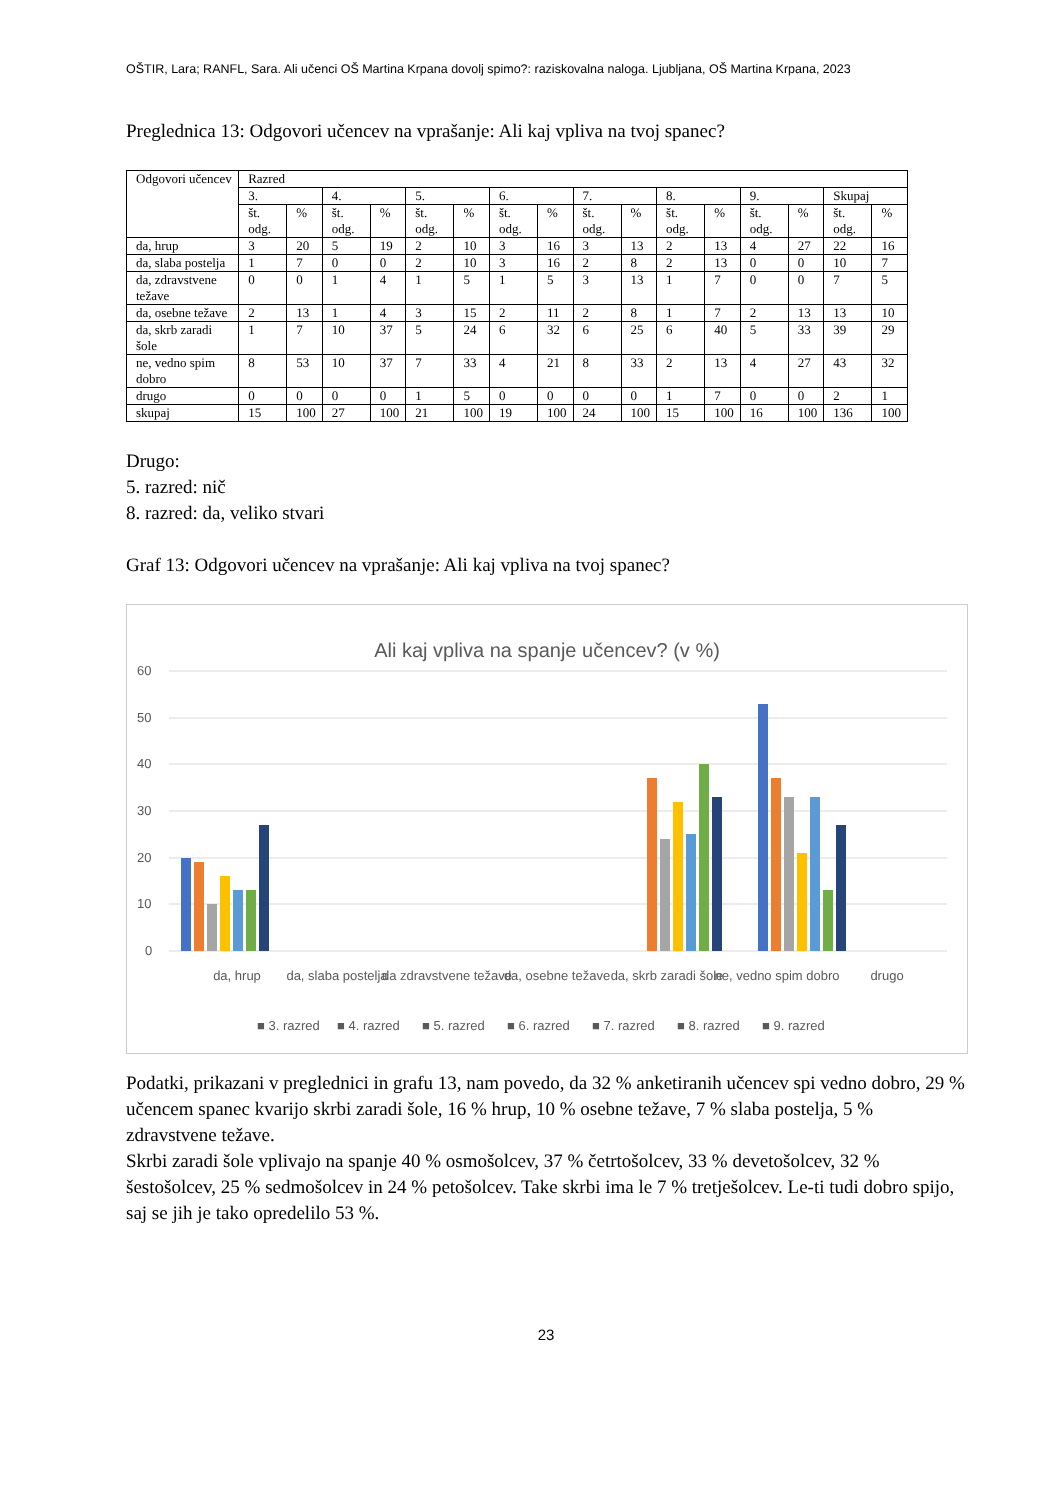OŠTIR, Lara; RANFL, Sara. Ali učenci OŠ Martina Krpana dovolj spimo?: raziskovalna naloga. Ljubljana, OŠ Martina Krpana, 2023
Preglednica 13: Odgovori učencev na vprašanje: Ali kaj vpliva na tvoj spanec?
| Odgovori učencev | Razred | | | | | | | | | | | | | | | |
| --- | --- | --- | --- | --- | --- | --- | --- | --- | --- | --- | --- | --- | --- | --- | --- | --- |
| | 3. | | 4. | | 5. | | 6. | | 7. | | 8. | | 9. | | Skupaj | |
| | št. odg. | % | št. odg. | % | št. odg. | % | št. odg. | % | št. odg. | % | št. odg. | % | št. odg. | % | št. odg. | % |
| da, hrup | 3 | 20 | 5 | 19 | 2 | 10 | 3 | 16 | 3 | 13 | 2 | 13 | 4 | 27 | 22 | 16 |
| da, slaba postelja | 1 | 7 | 0 | 0 | 2 | 10 | 3 | 16 | 2 | 8 | 2 | 13 | 0 | 0 | 10 | 7 |
| da, zdravstvene težave | 0 | 0 | 1 | 4 | 1 | 5 | 1 | 5 | 3 | 13 | 1 | 7 | 0 | 0 | 7 | 5 |
| da, osebne težave | 2 | 13 | 1 | 4 | 3 | 15 | 2 | 11 | 2 | 8 | 1 | 7 | 2 | 13 | 13 | 10 |
| da, skrb zaradi šole | 1 | 7 | 10 | 37 | 5 | 24 | 6 | 32 | 6 | 25 | 6 | 40 | 5 | 33 | 39 | 29 |
| ne, vedno spim dobro | 8 | 53 | 10 | 37 | 7 | 33 | 4 | 21 | 8 | 33 | 2 | 13 | 4 | 27 | 43 | 32 |
| drugo | 0 | 0 | 0 | 0 | 1 | 5 | 0 | 0 | 0 | 0 | 1 | 7 | 0 | 0 | 2 | 1 |
| skupaj | 15 | 100 | 27 | 100 | 21 | 100 | 19 | 100 | 24 | 100 | 15 | 100 | 16 | 100 | 136 | 100 |
Drugo:
5. razred: nič
8. razred: da, veliko stvari
Graf 13: Odgovori učencev na vprašanje: Ali kaj vpliva na tvoj spanec?
Ali kaj vpliva na spanje učencev? (v %)
60
50
40
30
20
10
0
da, hrup
da, slaba postelja
da zdravstvene težave
da, osebne težave
da, skrb zaradi šole
ne, vedno spim dobro
drugo
■ 3. razred
■ 4. razred
■ 5. razred
■ 6. razred
■ 7. razred
■ 8. razred
■ 9. razred
Podatki, prikazani v preglednici in grafu 13, nam povedo, da 32 % anketiranih učencev spi vedno dobro, 29 % učencem spanec kvarijo skrbi zaradi šole, 16 % hrup, 10 % osebne težave, 7 % slaba postelja, 5 % zdravstvene težave.
Skrbi zaradi šole vplivajo na spanje 40 % osmošolcev, 37 % četrtošolcev, 33 % devetošolcev, 32 % šestošolcev, 25 % sedmošolcev in 24 % petošolcev. Take skrbi ima le 7 % tretješolcev. Le-ti tudi dobro spijo, saj se jih je tako opredelilo 53 %.
23